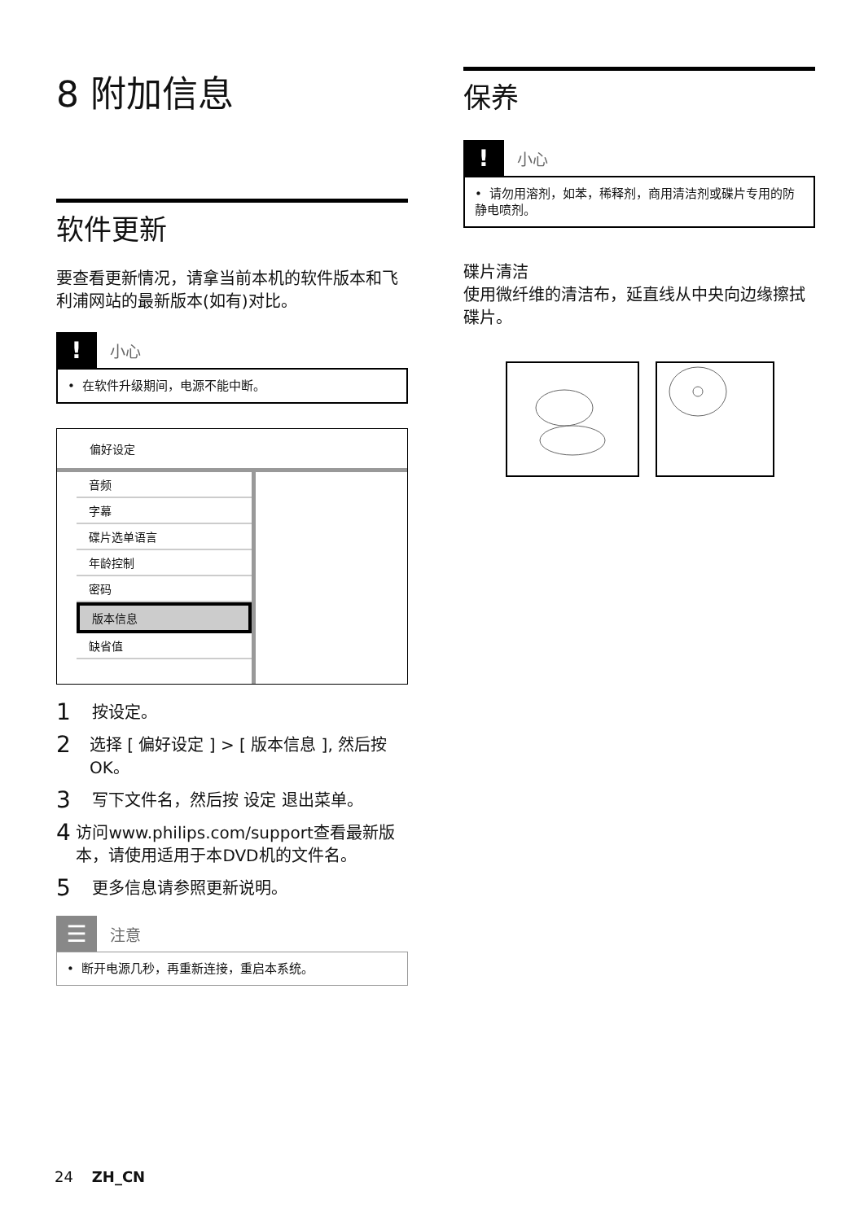8 附加信息
软件更新
要查看更新情况，请拿当前本机的软件版本和飞利浦网站的最新版本(如有)对比。
! 小心
• 在软件升级期间，电源不能中断。
偏好设定
音频
字幕
碟片选单语言
年龄控制
密码
版本信息
缺省值
1 按设定。
2 选择 [ 偏好设定 ] > [ 版本信息 ], 然后按 OK。
3 写下文件名，然后按 设定 退出菜单。
4 访问www.philips.com/support查看最新版本，请使用适用于本DVD机的文件名。
5 更多信息请参照更新说明。
☰ 注意
• 断开电源几秒，再重新连接，重启本系统。
保养
! 小心
• 请勿用溶剂，如苯，稀释剂，商用清洁剂或碟片专用的防静电喷剂。
碟片清洁
使用微纤维的清洁布，延直线从中央向边缘擦拭碟片。
24 ZH_CN